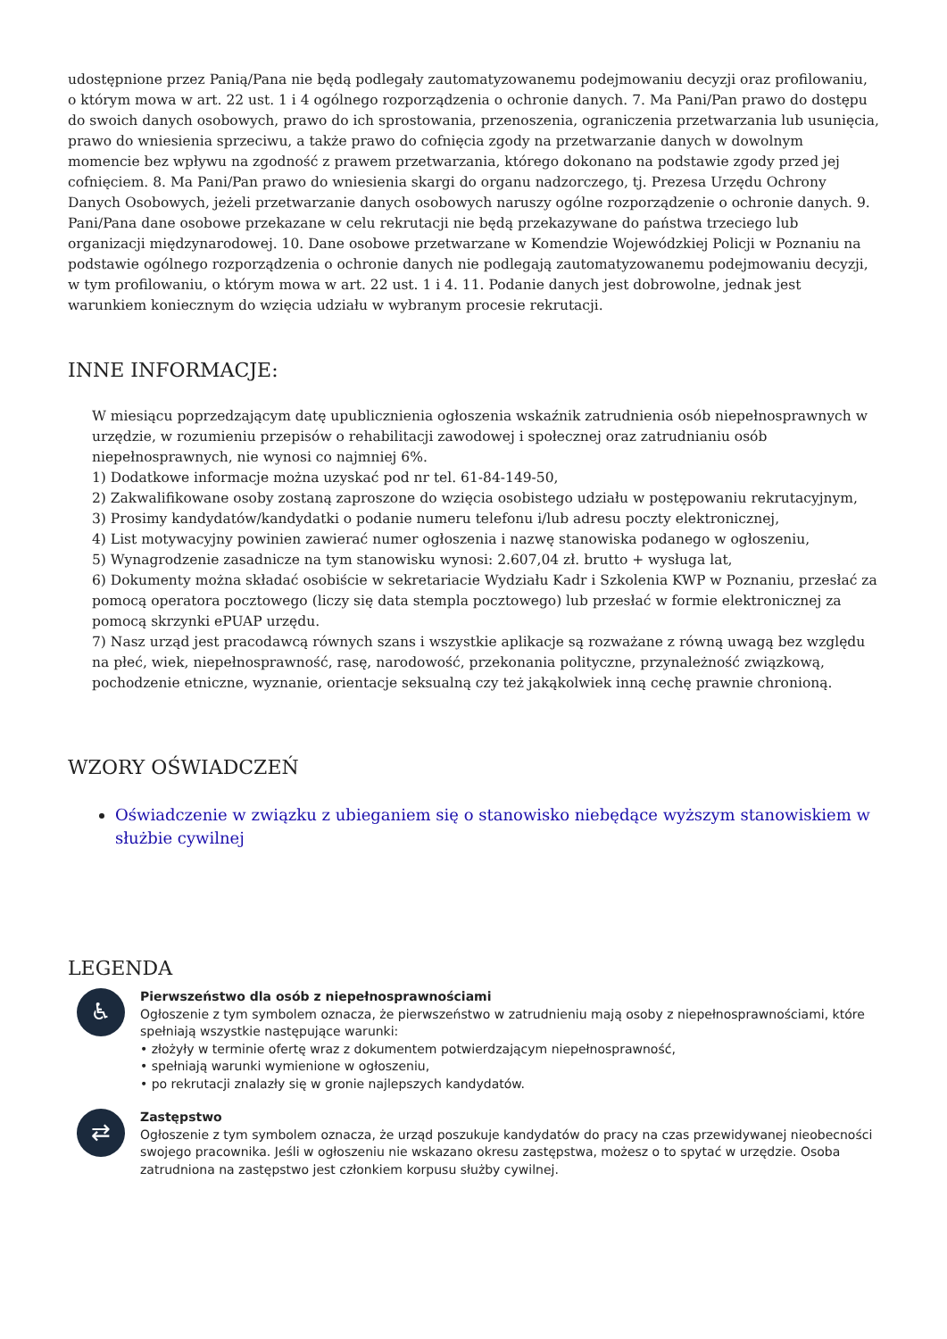udostępnione przez Panią/Pana nie będą podlegały zautomatyzowanemu podejmowaniu decyzji oraz profilowaniu, o którym mowa w art. 22 ust. 1 i 4 ogólnego rozporządzenia o ochronie danych. 7. Ma Pani/Pan prawo do dostępu do swoich danych osobowych, prawo do ich sprostowania, przenoszenia, ograniczenia przetwarzania lub usunięcia, prawo do wniesienia sprzeciwu, a także prawo do cofnięcia zgody na przetwarzanie danych w dowolnym momencie bez wpływu na zgodność z prawem przetwarzania, którego dokonano na podstawie zgody przed jej cofnięciem. 8. Ma Pani/Pan prawo do wniesienia skargi do organu nadzorczego, tj. Prezesa Urzędu Ochrony Danych Osobowych, jeżeli przetwarzanie danych osobowych naruszy ogólne rozporządzenie o ochronie danych. 9. Pani/Pana dane osobowe przekazane w celu rekrutacji nie będą przekazywane do państwa trzeciego lub organizacji międzynarodowej. 10. Dane osobowe przetwarzane w Komendzie Wojewódzkiej Policji w Poznaniu na podstawie ogólnego rozporządzenia o ochronie danych nie podlegają zautomatyzowanemu podejmowaniu decyzji, w tym profilowaniu, o którym mowa w art. 22 ust. 1 i 4. 11. Podanie danych jest dobrowolne, jednak jest warunkiem koniecznym do wzięcia udziału w wybranym procesie rekrutacji.
INNE INFORMACJE:
W miesiącu poprzedzającym datę upublicznienia ogłoszenia wskaźnik zatrudnienia osób niepełnosprawnych w urzędzie, w rozumieniu przepisów o rehabilitacji zawodowej i społecznej oraz zatrudnianiu osób niepełnosprawnych, nie wynosi co najmniej 6%.
1) Dodatkowe informacje można uzyskać pod nr tel. 61-84-149-50,
2) Zakwalifikowane osoby zostaną zaproszone do wzięcia osobistego udziału w postępowaniu rekrutacyjnym,
3) Prosimy kandydatów/kandydatki o podanie numeru telefonu i/lub adresu poczty elektronicznej,
4) List motywacyjny powinien zawierać numer ogłoszenia i nazwę stanowiska podanego w ogłoszeniu,
5) Wynagrodzenie zasadnicze na tym stanowisku wynosi: 2.607,04 zł. brutto + wysługa lat,
6) Dokumenty można składać osobiście w sekretariacie Wydziału Kadr i Szkolenia KWP w Poznaniu, przesłać za pomocą operatora pocztowego (liczy się data stempla pocztowego) lub przesłać w formie elektronicznej za pomocą skrzynki ePUAP urzędu.
7) Nasz urząd jest pracodawcą równych szans i wszystkie aplikacje są rozważane z równą uwagą bez względu na płeć, wiek, niepełnosprawność, rasę, narodowość, przekonania polityczne, przynależność związkową, pochodzenie etniczne, wyznanie, orientacje seksualną czy też jakąkolwiek inną cechę prawnie chronioną.
WZORY OŚWIADCZEŃ
Oświadczenie w związku z ubieganiem się o stanowisko niebędące wyższym stanowiskiem w służbie cywilnej
LEGENDA
♿
Pierwszeństwo dla osób z niepełnosprawnościami
Ogłoszenie z tym symbolem oznacza, że pierwszeństwo w zatrudnieniu mają osoby z niepełnosprawnościami, które spełniają wszystkie następujące warunki:
• złożyły w terminie ofertę wraz z dokumentem potwierdzającym niepełnosprawność,
• spełniają warunki wymienione w ogłoszeniu,
• po rekrutacji znalazły się w gronie najlepszych kandydatów.
⇄
Zastępstwo
Ogłoszenie z tym symbolem oznacza, że urząd poszukuje kandydatów do pracy na czas przewidywanej nieobecności swojego pracownika. Jeśli w ogłoszeniu nie wskazano okresu zastępstwa, możesz o to spytać w urzędzie. Osoba zatrudniona na zastępstwo jest członkiem korpusu służby cywilnej.